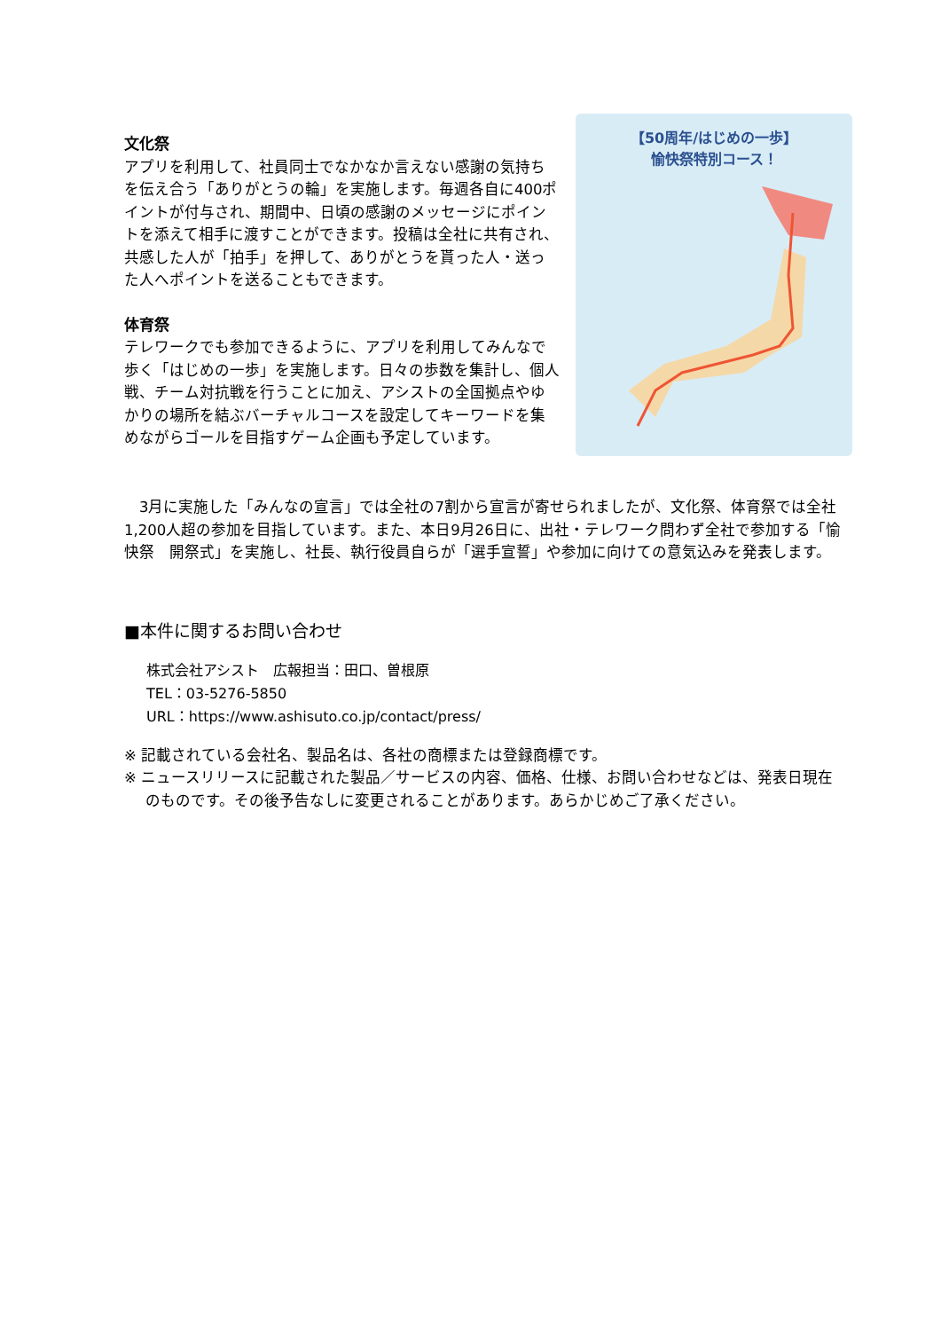文化祭
アプリを利用して、社員同士でなかなか言えない感謝の気持ちを伝え合う「ありがとうの輪」を実施します。毎週各自に400ポイントが付与され、期間中、日頃の感謝のメッセージにポイントを添えて相手に渡すことができます。投稿は全社に共有され、共感した人が「拍手」を押して、ありがとうを貰った人・送った人へポイントを送ることもできます。
体育祭
テレワークでも参加できるように、アプリを利用してみんなで歩く「はじめの一歩」を実施します。日々の歩数を集計し、個人戦、チーム対抗戦を行うことに加え、アシストの全国拠点やゆかりの場所を結ぶバーチャルコースを設定してキーワードを集めながらゴールを目指すゲーム企画も予定しています。
【50周年/はじめの一歩】
愉快祭特別コース！
　3月に実施した「みんなの宣言」では全社の7割から宣言が寄せられましたが、文化祭、体育祭では全社1,200人超の参加を目指しています。また、本日9月26日に、出社・テレワーク問わず全社で参加する「愉快祭　開祭式」を実施し、社長、執行役員自らが「選手宣誓」や参加に向けての意気込みを発表します。
■本件に関するお問い合わせ
株式会社アシスト　広報担当：田口、曽根原
TEL：03-5276-5850
URL：https://www.ashisuto.co.jp/contact/press/
※ 記載されている会社名、製品名は、各社の商標または登録商標です。
※ ニュースリリースに記載された製品／サービスの内容、価格、仕様、お問い合わせなどは、発表日現在
のものです。その後予告なしに変更されることがあります。あらかじめご了承ください。